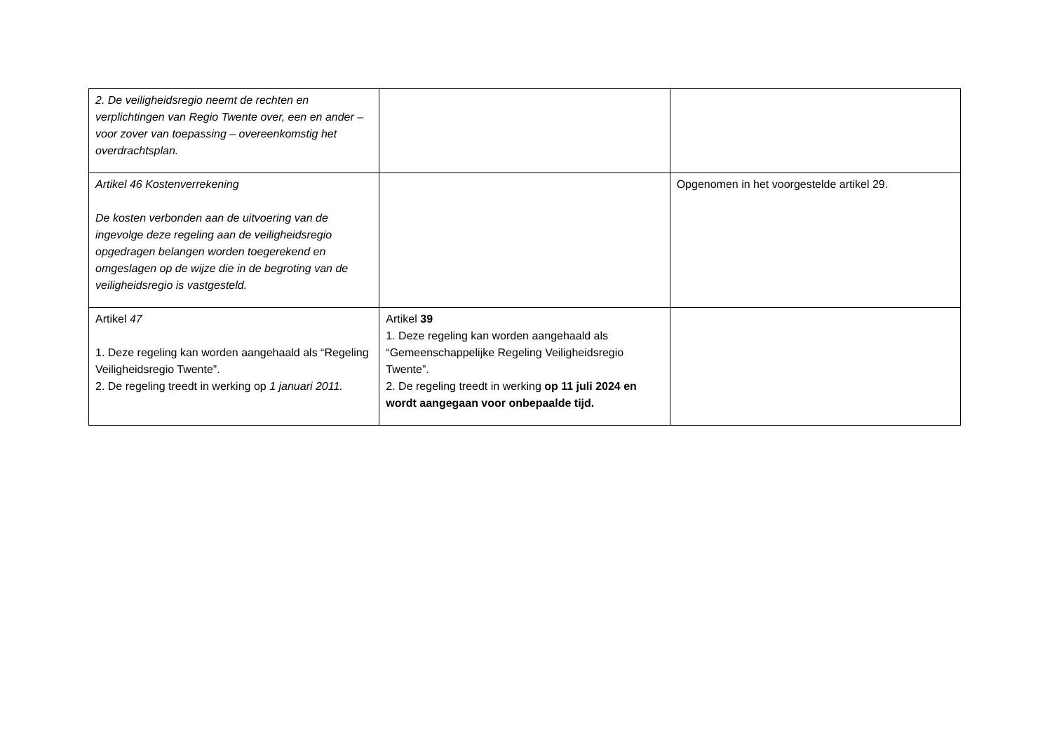| 2. De veiligheidsregio neemt de rechten en verplichtingen van Regio Twente over, een en ander –voor zover van toepassing – overeenkomstig het overdrachtsplan. | | |
| Artikel 46 Kostenverrekening De kosten verbonden aan de uitvoering van de ingevolge deze regeling aan de veiligheidsregio opgedragen belangen worden toegerekend en omgeslagen op de wijze die in de begroting van de veiligheidsregio is vastgesteld. | | Opgenomen in het voorgestelde artikel 29. |
| Artikel 47 1. Deze regeling kan worden aangehaald als “Regeling Veiligheidsregio Twente”. 2. De regeling treedt in werking op 1 januari 2011. | Artikel 39 1. Deze regeling kan worden aangehaald als “Gemeenschappelijke Regeling Veiligheidsregio Twente”. 2. De regeling treedt in werking op 11 juli 2024 en wordt aangegaan voor onbepaalde tijd. | |